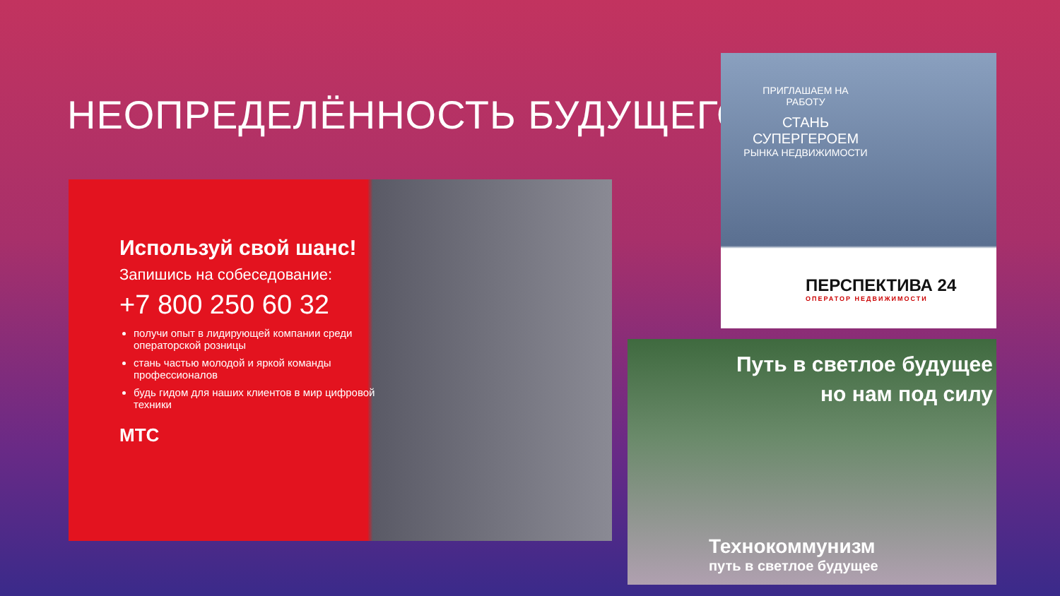НЕОПРЕДЕЛЁННОСТЬ БУДУЩЕГО
Используй свой шанс!
Запишись на собеседование:
+7 800 250 60 32
получи опыт в лидирующей компании среди операторской розницы
стань частью молодой и яркой команды профессионалов
будь гидом для наших клиентов в мир цифровой техники
МТС
ПРИГЛАШАЕМ НА РАБОТУ
СТАНЬ СУПЕРГЕРОЕМ
РЫНКА НЕДВИЖИМОСТИ
ПЕРСПЕКТИВА 24
ОПЕРАТОР НЕДВИЖИМОСТИ
Путь в светлое будущее
но нам под силу
Технокоммунизм
путь в светлое будущее